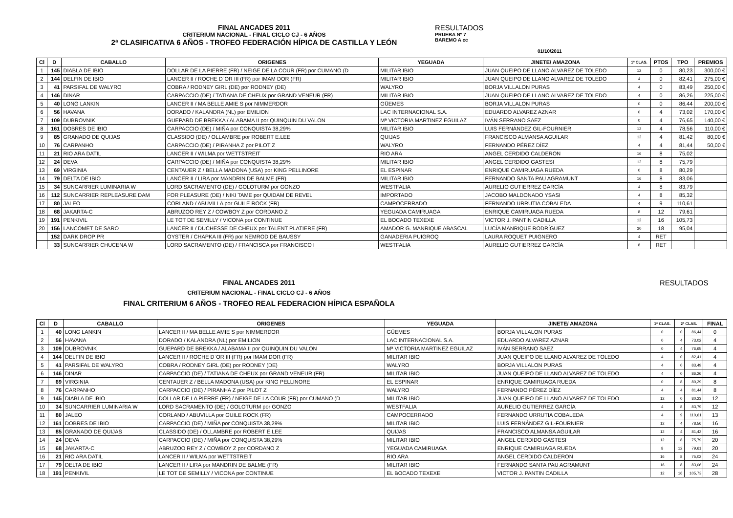FINAL ANCADES 2011
CRITERIUM NACIONAL - FINAL CICLO CJ - 6 AÑOS
2ª CLASIFICATIVA 6 AÑOS - TROFEO FEDERACIÓN HÍPICA DE CASTILLA Y LEÓN
RESULTADOS
PRUEBA Nº 7
BAREMO A cc
01/10/2011
| Cl | D | CABALLO | ORIGENES | YEGUADA | JINETE/ AMAZONA | 1ª CLAS. | PTOS | TPO | PREMIOS |
| --- | --- | --- | --- | --- | --- | --- | --- | --- | --- |
| 1 | 145 | DIABLA DE IBIO | DOLLAR DE LA PIERRE (FR) / NEIGE DE LA COUR (FR) por CUMANO (D | MILITAR IBIO | JUAN QUEIPO DE LLANO ALVAREZ DE TOLEDO | 12 | 0 | 80,23 | 300,00 € |
| 2 | 144 | DELFIN DE IBIO | LANCER II / ROCHE D`OR III (FR) por IMAM DOR (FR) | MILITAR IBIO | JUAN QUEIPO DE LLANO ALVAREZ DE TOLEDO | 4 | 0 | 82,41 | 275,00 € |
| 3 | 41 | PARSIFAL DE WALYRO | COBRA / RODNEY GIRL (DE) por RODNEY (DE) | WALYRO | BORJA VILLALON PURAS | 4 | 0 | 83,49 | 250,00 € |
| 4 | 146 | DINAR | CARPACCIO (DE) / TATIANA DE CHEUX por GRAND VENEUR (FR) | MILITAR IBIO | JUAN QUEIPO DE LLANO ALVAREZ DE TOLEDO | 4 | 0 | 86,26 | 225,00 € |
| 5 | 40 | LONG LANKIN | LANCER II / MA BELLE AMIE S por NIMMERDOR | GÜEMES | BORJA VILLALON PURAS | 0 | 0 | 86,44 | 200,00 € |
| 6 | 56 | HAVANA | DORADO / KALANDRA (NL) por EMILION | LAC INTERNACIONAL S.A. | EDUARDO ALVAREZ AZNAR | 0 | 4 | 73,02 | 170,00 € |
| 7 | 109 | DUBROVNIK | GUEPARD DE BREKKA / ALABAMA II por QUINQUIN DU VALON | Mª VICTORIA MARTINEZ EGUILAZ | IVÁN SERRANO SAEZ | 0 | 4 | 76,65 | 140,00 € |
| 8 | 161 | DOBRES DE IBIO | CARPACCIO (DE) / MIÑA por CONQUISTA 38,29% | MILITAR IBIO | LUIS FERNÁNDEZ GIL-FOURNIER | 12 | 4 | 78,56 | 110,00 € |
| 9 | 85 | GRANADO DE QUIJAS | CLASSIDO (DE) / OLLAMBRE por ROBERT E.LEE | QUIJAS | FRANCISCO ALMANSA AGUILAR | 12 | 4 | 81,42 | 80,00 € |
| 10 | 76 | CARPANHO | CARPACCIO (DE) / PIRANHA Z por PILOT Z | WALYRO | FERNANDO PÉREZ DÍEZ | 4 | 4 | 81,44 | 50,00 € |
| 11 | 21 | RIO ARA DATIL | LANCER II / WILMA por WETTSTREIT | RIO ARA | ANGEL CERDIDO CALDERON | 16 | 8 | 75,02 | |
| 12 | 24 | DEVA | CARPACCIO (DE) / MIÑA por CONQUISTA 38,29% | MILITAR IBIO | ANGEL CERDIDO GASTESI | 12 | 8 | 75,79 | |
| 13 | 69 | VIRGINIA | CENTAUER Z / BELLA MADONA (USA) por KING PELLINORE | EL ESPINAR | ENRIQUE CAMIRUAGA RUEDA | 0 | 8 | 80,29 | |
| 14 | 79 | DELTA DE IBIO | LANCER II / LIRA por MANDRIN DE BALME (FR) | MILITAR IBIO | FERNANDO SANTA PAU AGRAMUNT | 16 | 8 | 83,06 | |
| 15 | 34 | SUNCARRIER LUMINARIA W | LORD SACRAMENTO (DE) / GOLOTURM por GONZO | WESTFALIA | AURELIO GUTIERREZ GARCÍA | 4 | 8 | 83,79 | |
| 16 | 112 | SUNCARRIER REPLEASURE DAM | FOR PLEASURE (DE) / NIKI TAME por QUIDAM DE REVEL | IMPORTADO | JACOBO MALDONADO YSASI | 4 | 8 | 85,32 | |
| 17 | 80 | JALEO | CORLAND / ABUVILLA por GUILE ROCK (FR) | CAMPOCERRADO | FERNANDO URRUTIA COBALEDA | 4 | 9 | 110,61 | |
| 18 | 68 | JAKARTA-C | ABRUZOO REY Z / COWBOY Z por CORDANO Z | YEGUADA CAMIRUAGA | ENRIQUE CAMIRUAGA RUEDA | 8 | 12 | 79,61 | |
| 19 | 191 | PENKIVIL | LE TOT DE SEMILLY / VICONA por CONTINUE | EL BOCADO TEXEXE | VICTOR J. PANTIN CADILLA | 12 | 16 | 105,73 | |
| 20 | 156 | LANCOMET DE SARO | LANCER II / DUCHESSE DE CHEUX por TALENT PLATIERE (FR) | AMADOR G. MANRIQUE ABASCAL | LUCÍA MANRIQUE RODRÍGUEZ | 30 | 18 | 95,04 | |
| | 152 | DARK DROP PR | OYSTER / CHAPKA III (FR) por NEMROD DE BAUSSY | GANADERIA PUIGROQ | LAURA ROQUET PUIGNERO | 4 | RET | | |
| | 33 | SUNCARRIER CHUCENA W | LORD SACRAMENTO (DE) / FRANCISCA por FRANCISCO I | WESTFALIA | AURELIO GUTIERREZ GARCÍA | 8 | RET | | |
FINAL ANCADES 2011
CRITERIUM NACIONAL - FINAL CICLO CJ - 6 AÑOS
FINAL CRITERIUM 6 AÑOS - TROFEO REAL FEDERACION HÍPICA ESPAÑOLA
RESULTADOS
| Cl | D | CABALLO | ORIGENES | YEGUADA | JINETE/ AMAZONA | 1ª CLAS. | 2ª CLAS. | | FINAL |
| --- | --- | --- | --- | --- | --- | --- | --- | --- | --- |
| 1 | 40 | LONG LANKIN | LANCER II / MA BELLE AMIE S por NIMMERDOR | GÜEMES | BORJA VILLALON PURAS | 0 | 0 | 86,44 | 0 |
| 2 | 56 | HAVANA | DORADO / KALANDRA (NL) por EMILION | LAC INTERNACIONAL S.A. | EDUARDO ALVAREZ AZNAR | 0 | 4 | 73,02 | 4 |
| 3 | 109 | DUBROVNIK | GUEPARD DE BREKKA / ALABAMA II por QUINQUIN DU VALON | Mª VICTORIA MARTINEZ EGUILAZ | IVÁN SERRANO SAEZ | 0 | 4 | 76,65 | 4 |
| 4 | 144 | DELFIN DE IBIO | LANCER II / ROCHE D`OR III (FR) por IMAM DOR (FR) | MILITAR IBIO | JUAN QUEIPO DE LLANO ALVAREZ DE TOLEDO | 4 | 0 | 82,41 | 4 |
| 5 | 41 | PARSIFAL DE WALYRO | COBRA / RODNEY GIRL (DE) por RODNEY (DE) | WALYRO | BORJA VILLALON PURAS | 4 | 0 | 83,49 | 4 |
| 6 | 146 | DINAR | CARPACCIO (DE) / TATIANA DE CHEUX por GRAND VENEUR (FR) | MILITAR IBIO | JUAN QUEIPO DE LLANO ALVAREZ DE TOLEDO | 4 | 0 | 86,26 | 4 |
| 7 | 69 | VIRGINIA | CENTAUER Z / BELLA MADONA (USA) por KING PELLINORE | EL ESPINAR | ENRIQUE CAMIRUAGA RUEDA | 0 | 8 | 80,29 | 8 |
| 8 | 76 | CARPANHO | CARPACCIO (DE) / PIRANHA Z por PILOT Z | WALYRO | FERNANDO PÉREZ DÍEZ | 4 | 4 | 81,44 | 8 |
| 9 | 145 | DIABLA DE IBIO | DOLLAR DE LA PIERRE (FR) / NEIGE DE LA COUR (FR) por CUMANO (D | MILITAR IBIO | JUAN QUEIPO DE LLANO ALVAREZ DE TOLEDO | 12 | 0 | 80,23 | 12 |
| 10 | 34 | SUNCARRIER LUMINARIA W | LORD SACRAMENTO (DE) / GOLOTURM por GONZO | WESTFALIA | AURELIO GUTIERREZ GARCÍA | 4 | 8 | 83,79 | 12 |
| 11 | 80 | JALEO | CORLAND / ABUVILLA por GUILE ROCK (FR) | CAMPOCERRADO | FERNANDO URRUTIA COBALEDA | 4 | 9 | 110,61 | 13 |
| 12 | 161 | DOBRES DE IBIO | CARPACCIO (DE) / MIÑA por CONQUISTA 38,29% | MILITAR IBIO | LUIS FERNÁNDEZ GIL-FOURNIER | 12 | 4 | 78,56 | 16 |
| 13 | 85 | GRANADO DE QUIJAS | CLASSIDO (DE) / OLLAMBRE por ROBERT E.LEE | QUIJAS | FRANCISCO ALMANSA AGUILAR | 12 | 4 | 81,42 | 16 |
| 14 | 24 | DEVA | CARPACCIO (DE) / MIÑA por CONQUISTA 38,29% | MILITAR IBIO | ANGEL CERDIDO GASTESI | 12 | 8 | 75,79 | 20 |
| 15 | 68 | JAKARTA-C | ABRUZOO REY Z / COWBOY Z por CORDANO Z | YEGUADA CAMIRUAGA | ENRIQUE CAMIRUAGA RUEDA | 8 | 12 | 79,61 | 20 |
| 16 | 21 | RIO ARA DATIL | LANCER II / WILMA por WETTSTREIT | RIO ARA | ANGEL CERDIDO CALDERON | 16 | 8 | 75,02 | 24 |
| 17 | 79 | DELTA DE IBIO | LANCER II / LIRA por MANDRIN DE BALME (FR) | MILITAR IBIO | FERNANDO SANTA PAU AGRAMUNT | 16 | 8 | 83,06 | 24 |
| 18 | 191 | PENKIVIL | LE TOT DE SEMILLY / VICONA por CONTINUE | EL BOCADO TEXEXE | VICTOR J. PANTIN CADILLA | 12 | 16 | 105,73 | 28 |